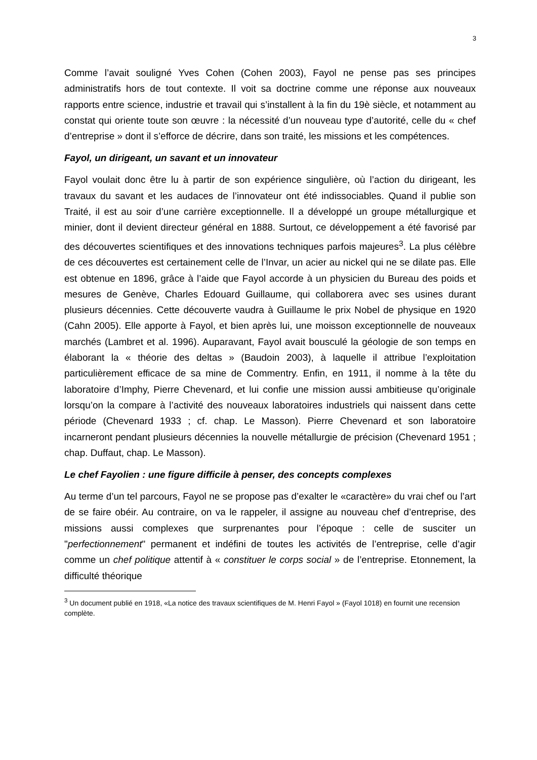3
Comme l’avait souligné Yves Cohen (Cohen 2003), Fayol ne pense pas ses principes administratifs hors de tout contexte. Il voit sa doctrine comme une réponse aux nouveaux rapports entre science, industrie et travail qui s’installent à la fin du 19è siècle, et notamment au constat qui oriente toute son œuvre : la nécessité d’un nouveau type d’autorité, celle du « chef d’entreprise » dont il s’efforce de décrire, dans son traité, les missions et les compétences.
Fayol, un dirigeant, un savant et un innovateur
Fayol voulait donc être lu à partir de son expérience singulière, où l’action du dirigeant, les travaux du savant et les audaces de l’innovateur ont été indissociables. Quand il publie son Traité, il est au soir d’une carrière exceptionnelle. Il a développé un groupe métallurgique et minier, dont il devient directeur général en 1888. Surtout, ce développement a été favorisé par des découvertes scientifiques et des innovations techniques parfois majeures<sup>3</sup>. La plus célèbre de ces découvertes est certainement celle de l’Invar, un acier au nickel qui ne se dilate pas. Elle est obtenue en 1896, grâce à l’aide que Fayol accorde à un physicien du Bureau des poids et mesures de Genève, Charles Edouard Guillaume, qui collaborera avec ses usines durant plusieurs décennies. Cette découverte vaudra à Guillaume le prix Nobel de physique en 1920 (Cahn 2005). Elle apporte à Fayol, et bien après lui, une moisson exceptionnelle de nouveaux marchés (Lambret et al. 1996). Auparavant, Fayol avait bousculé la géologie de son temps en élaborant la « théorie des deltas » (Baudoin 2003), à laquelle il attribue l’exploitation particulièrement efficace de sa mine de Commentry. Enfin, en 1911, il nomme à la tête du laboratoire d’Imphy, Pierre Chevenard, et lui confie une mission aussi ambitieuse qu’originale lorsqu’on la compare à l’activité des nouveaux laboratoires industriels qui naissent dans cette période (Chevenard 1933 ; cf. chap. Le Masson). Pierre Chevenard et son laboratoire incarneront pendant plusieurs décennies la nouvelle métallurgie de précision (Chevenard 1951 ; chap. Duffaut, chap. Le Masson).
Le chef Fayolien : une figure difficile à penser, des concepts complexes
Au terme d’un tel parcours, Fayol ne se propose pas d’exalter le «caractère» du vrai chef ou l’art de se faire obéir. Au contraire, on va le rappeler, il assigne au nouveau chef d’entreprise, des missions aussi complexes que surprenantes pour l’époque : celle de susciter un "perfectionnement" permanent et indéfini de toutes les activités de l’entreprise, celle d’agir comme un chef politique attentif à « constituer le corps social » de l’entreprise. Etonnement, la difficulté théorique
<sup>3</sup> Un document publié en 1918, «La notice des travaux scientifiques de M. Henri Fayol » (Fayol 1018) en fournit une recension complète.